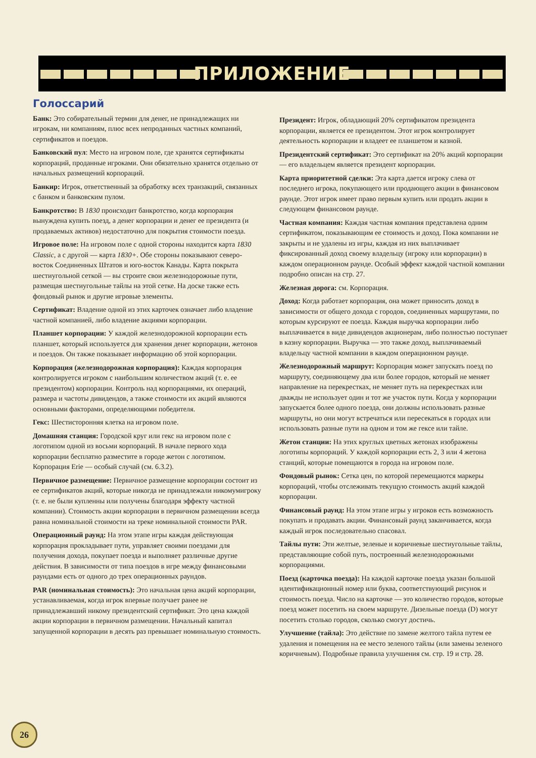ПРИЛОЖЕНИЕ
Голоссарий
Банк: Это собирательный термин для денег, не принадлежащих ни игрокам, ни компаниям, плюс всех непроданных частных компаний, сертификатов и поездов.
Банковский пул: Место на игровом поле, где хранятся сертификаты корпораций, проданные игроками. Они обязательно хранятся отдельно от начальных размещений корпораций.
Банкир: Игрок, ответственный за обработку всех транзакций, связанных с банком и банковским пулом.
Банкротство: В 1830 происходит банкротство, когда корпорация вынуждена купить поезд, а денег корпорации и денег ее президента (и продаваемых активов) недостаточно для покрытия стоимости поезда.
Игровое поле: На игровом поле с одной стороны находится карта 1830 Classic, а с другой — карта 1830+. Обе стороны показывают северо-восток Соединенных Штатов и юго-восток Канады. Карта покрыта шестиугольной сеткой — вы строите свои железнодорожные пути, размещая шестиугольные тайлы на этой сетке. На доске также есть фондовый рынок и другие игровые элементы.
Сертификат: Владение одной из этих карточек означает либо владение частной компанией, либо владение акциями корпорации.
Планшет корпорации: У каждой железнодорожной корпорации есть планшет, который используется для хранения денег корпорации, жетонов и поездов. Он также показывает информацию об этой корпорации.
Корпорация (железнодорожная корпорация): Каждая корпорация контролируется игроком с наибольшим количеством акций (т. е. ее президентом) корпорации. Контроль над корпорациями, их операций, размера и частоты дивидендов, а также стоимости их акций являются основными факторами, определяющими победителя.
Гекс: Шестисторонняя клетка на игровом поле.
Домашняя станция: Городской круг или гекс на игровом поле с логотипом одной из восьми корпораций. В начале первого хода корпорации бесплатно разместите в городе жетон с логотипом. Корпорация Erie — особый случай (см. 6.3.2).
Первичное размещение: Первичное размещение корпорации состоит из ее сертификатов акций, которые никогда не принадлежали никомумигроку (т. е. не были купленны или получены благодаря эффекту частной компании). Стоимость акции корпорации в первичном размещении всегда равна номинальной стоимости на треке номинальной стоимости PAR.
Операционный раунд: На этом этапе игры каждая действующая корпорация прокладывает пути, управляет своими поездами для получения дохода, покупает поезда и выполняет различные другие действия. В зависимости от типа поездов в игре между финансовыми раундами есть от одного до трех операционных раундов.
PAR (номинальная стоимость): Это начальная цена акций корпорации, устанавливаемая, когда игрок впервые получает ранее не принадлежавший никому президентский сертификат. Это цена каждой акции корпорации в первичном размещении. Начальный капитал запущенной корпорации в десять раз превышает номинальную стоимость.
Президент: Игрок, обладающий 20% сертификатом президента корпорации, является ее президентом. Этот игрок контролирует деятельность корпорации и владеет ее планшетом и казной.
Президентский сертификат: Это сертификат на 20% акций корпорации — его владельцем является президент корпорации.
Карта приоритетной сделки: Эта карта дается игроку слева от последнего игрока, покупающего или продающего акции в финансовом раунде. Этот игрок имеет право первым купить или продать акции в следующем финансовом раунде.
Частная компания: Каждая частная компания представлена одним сертификатом, показывающим ее стоимость и доход. Пока компании не закрыты и не удалены из игры, каждая из них выплачивает фиксированный доход своему владельцу (игроку или корпорации) в каждом операционном раунде. Особый эффект каждой частной компании подробно описан на стр. 27.
Железная дорога: см. Корпорация.
Доход: Когда работает корпорация, она может приносить доход в зависимости от общего дохода с городов, соединенных маршрутами, по которым курсируют ее поезда. Каждая выручка корпорации либо выплачивается в виде дивидендов акционерам, либо полностью поступает в казну корпорации. Выручка — это также доход, выплачиваемый владельцу частной компании в каждом операционном раунде.
Железнодорожный маршрут: Корпорация может запускать поезд по маршруту, соединяющему два или более городов, который не меняет направление на перекрестках, не меняет путь на перекрестках или дважды не использует один и тот же участок пути. Когда у корпорации запускается более одного поезда, они должны использовать разные маршруты, но они могут встречаться или пересекаться в городах или использовать разные пути на одном и том же гексе или тайле.
Жетон станции: На этих круглых цветных жетонах изображены логотипы корпораций. У каждой корпорации есть 2, 3 или 4 жетона станций, которые помещаются в города на игровом поле.
Фондовый рынок: Сетка цен, по которой перемещаются маркеры корпораций, чтобы отслеживать текущую стоимость акций каждой корпорации.
Финансовый раунд: На этом этапе игры у игроков есть возможность покупать и продавать акции. Финансовый раунд заканчивается, когда каждый игрок последовательно спасовал.
Тайлы пути: Эти желтые, зеленые и коричневые шестиугольные тайлы, представляющие собой путь, построенный железнодорожными корпорациями.
Поезд (карточка поезда): На каждой карточке поезда указан большой идентификационный номер или буква, соответствующий рисунок и стоимость поезда. Число на карточке — это количество городов, которые поезд может посетить на своем маршруте. Дизельные поезда (D) могут посетить столько городов, сколько смогут достичь.
Улучшение (тайла): Это действие по замене желтого тайла путем ее удаления и помещения на ее место зеленого тайлы (или замены зеленого коричневым). Подробные правила улучшения см. стр. 19 и стр. 28.
26